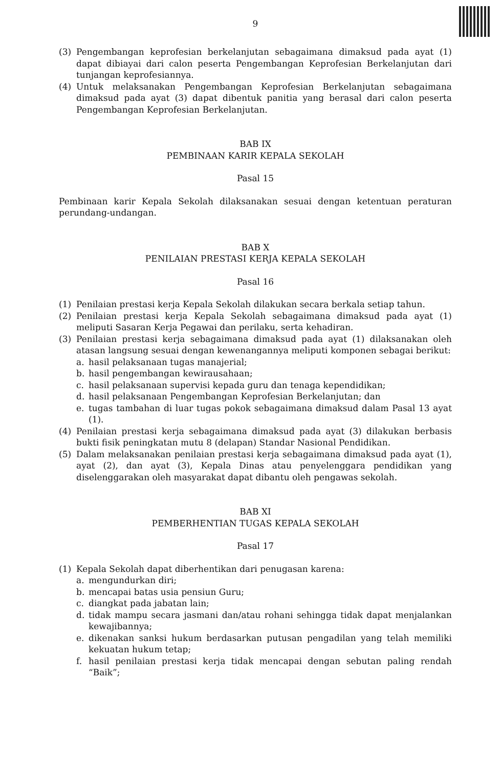9
(3) Pengembangan keprofesian berkelanjutan sebagaimana dimaksud pada ayat (1) dapat dibiayai dari calon peserta Pengembangan Keprofesian Berkelanjutan dari tunjangan keprofesiannya.
(4) Untuk melaksanakan Pengembangan Keprofesian Berkelanjutan sebagaimana dimaksud pada ayat (3) dapat dibentuk panitia yang berasal dari calon peserta Pengembangan Keprofesian Berkelanjutan.
BAB IX
PEMBINAAN KARIR KEPALA SEKOLAH
Pasal 15
Pembinaan karir Kepala Sekolah dilaksanakan sesuai dengan ketentuan peraturan perundang-undangan.
BAB X
PENILAIAN PRESTASI KERJA KEPALA SEKOLAH
Pasal 16
(1) Penilaian prestasi kerja Kepala Sekolah dilakukan secara berkala setiap tahun.
(2) Penilaian prestasi kerja Kepala Sekolah sebagaimana dimaksud pada ayat (1) meliputi Sasaran Kerja Pegawai dan perilaku, serta kehadiran.
(3) Penilaian prestasi kerja sebagaimana dimaksud pada ayat (1) dilaksanakan oleh atasan langsung sesuai dengan kewenangannya meliputi komponen sebagai berikut:
a. hasil pelaksanaan tugas manajerial;
b. hasil pengembangan kewirausahaan;
c. hasil pelaksanaan supervisi kepada guru dan tenaga kependidikan;
d. hasil pelaksanaan Pengembangan Keprofesian Berkelanjutan; dan
e. tugas tambahan di luar tugas pokok sebagaimana dimaksud dalam Pasal 13 ayat (1).
(4) Penilaian prestasi kerja sebagaimana dimaksud pada ayat (3) dilakukan berbasis bukti fisik peningkatan mutu 8 (delapan) Standar Nasional Pendidikan.
(5) Dalam melaksanakan penilaian prestasi kerja sebagaimana dimaksud pada ayat (1), ayat (2), dan ayat (3), Kepala Dinas atau penyelenggara pendidikan yang diselenggarakan oleh masyarakat dapat dibantu oleh pengawas sekolah.
BAB XI
PEMBERHENTIAN TUGAS KEPALA SEKOLAH
Pasal 17
(1) Kepala Sekolah dapat diberhentikan dari penugasan karena:
a. mengundurkan diri;
b. mencapai batas usia pensiun Guru;
c. diangkat pada jabatan lain;
d. tidak mampu secara jasmani dan/atau rohani sehingga tidak dapat menjalankan kewajibannya;
e. dikenakan sanksi hukum berdasarkan putusan pengadilan yang telah memiliki kekuatan hukum tetap;
f. hasil penilaian prestasi kerja tidak mencapai dengan sebutan paling rendah “Baik”;